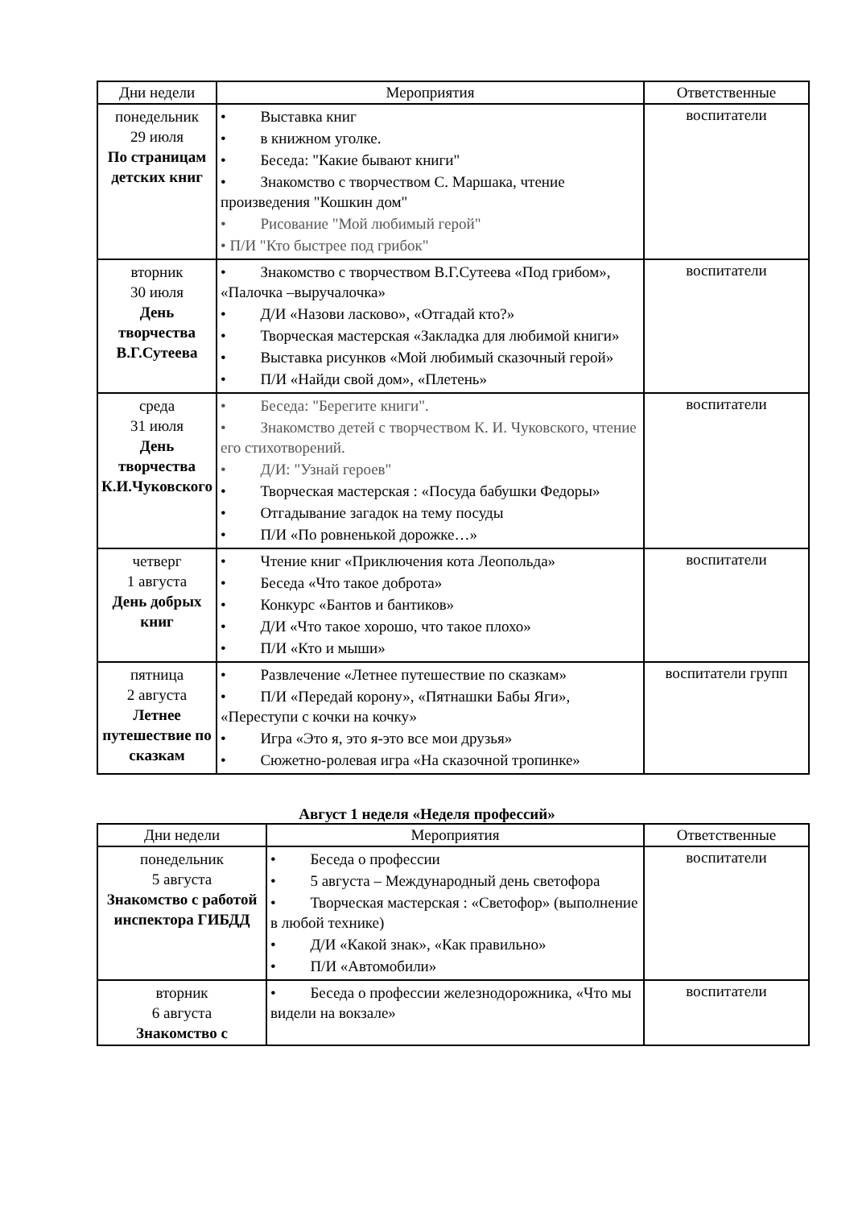| Дни недели | Мероприятия | Ответственные |
| --- | --- | --- |
| понедельник 29 июля По страницам детских книг | • Выставка книг • в книжном уголке. • Беседа: "Какие бывают книги" • Знакомство с творчеством С. Маршака, чтение произведения "Кошкин дом" • Рисование "Мой любимый герой" • П/И "Кто быстрее под грибок" | воспитатели |
| вторник 30 июля День творчества В.Г.Сутеева | • Знакомство с творчеством В.Г.Сутеева «Под грибом», «Палочка –выручалочка» • Д/И «Назови ласково», «Отгадай кто?» • Творческая мастерская «Закладка для любимой книги» • Выставка рисунков «Мой любимый сказочный герой» • П/И «Найди свой дом», «Плетень» | воспитатели |
| среда 31 июля День творчества К.И.Чуковского | • Беседа: "Берегите книги". • Знакомство детей с творчеством К. И. Чуковского, чтение его стихотворений. • Д/И: "Узнай героев" • Творческая мастерская : «Посуда бабушки Федоры» • Отгадывание загадок на тему посуды • П/И «По ровненькой дорожке…» | воспитатели |
| четверг 1 августа День добрых книг | • Чтение книг «Приключения кота Леопольда» • Беседа «Что такое доброта» • Конкурс «Бантов и бантиков» • Д/И «Что такое хорошо, что такое плохо» • П/И «Кто и мыши» | воспитатели |
| пятница 2 августа Летнее путешествие по сказкам | • Развлечение «Летнее путешествие по сказкам» • П/И «Передай корону», «Пятнашки Бабы Яги», «Переступи с кочки на кочку» • Игра «Это я, это я-это все мои друзья» • Сюжетно-ролевая игра «На сказочной тропинке» | воспитатели групп |
Август 1 неделя «Неделя профессий»
| Дни недели | Мероприятия | Ответственные |
| --- | --- | --- |
| понедельник 5 августа Знакомство с работой инспектора ГИБДД | • Беседа о профессии • 5 августа – Международный день светофора • Творческая мастерская : «Светофор» (выполнение в любой технике) • Д/И «Какой знак», «Как правильно» • П/И «Автомобили» | воспитатели |
| вторник 6 августа Знакомство с | • Беседа о профессии железнодорожника, «Что мы видели на вокзале» | воспитатели |